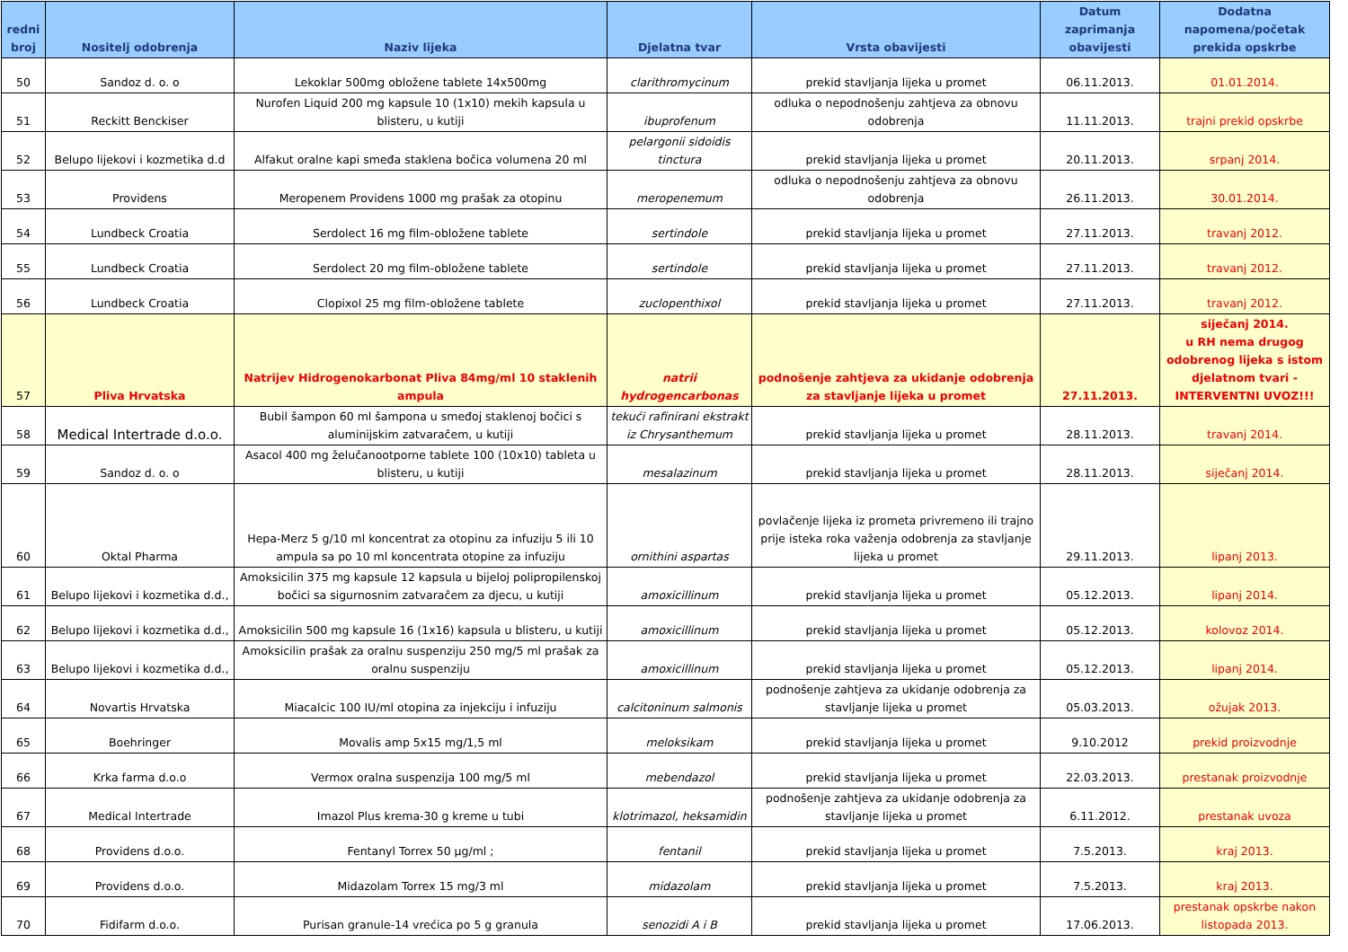| redni broj | Nositelj odobrenja | Naziv lijeka | Djelatna tvar | Vrsta obavijesti | Datum zaprimanja obavijesti | Dodatna napomena/početak prekida opskrbe |
| --- | --- | --- | --- | --- | --- | --- |
| 50 | Sandoz d. o. o | Lekoklar 500mg obložene tablete 14x500mg | clarithromycinum | prekid stavljanja lijeka u promet | 06.11.2013. | 01.01.2014. |
| 51 | Reckitt Benckiser | Nurofen Liquid 200 mg kapsule 10 (1x10) mekih kapsula u blisteru, u kutiji | ibuprofenum | odluka o nepodnošenju zahtjeva za obnovu odobrenja | 11.11.2013. | trajni prekid opskrbe |
| 52 | Belupo lijekovi i kozmetika d.d | Alfakut oralne kapi smeđa staklena bočica volumena 20 ml | pelargonii sidoidis tinctura | prekid stavljanja lijeka u promet | 20.11.2013. | srpanj 2014. |
| 53 | Providens | Meropenem Providens 1000 mg prašak za otopinu | meropenemum | odluka o nepodnošenju zahtjeva za obnovu odobrenja | 26.11.2013. | 30.01.2014. |
| 54 | Lundbeck Croatia | Serdolect 16 mg film-obložene tablete | sertindole | prekid stavljanja lijeka u promet | 27.11.2013. | travanj 2012. |
| 55 | Lundbeck Croatia | Serdolect 20 mg film-obložene tablete | sertindole | prekid stavljanja lijeka u promet | 27.11.2013. | travanj 2012. |
| 56 | Lundbeck Croatia | Clopixol 25 mg film-obložene tablete | zuclopenthixol | prekid stavljanja lijeka u promet | 27.11.2013. | travanj 2012. |
| 57 | Pliva Hrvatska | Natrijev Hidrogenokarbonat Pliva 84mg/ml 10 staklenih ampula | natrii hydrogencarbonas | podnošenje zahtjeva za ukidanje odobrenja za stavljanje lijeka u promet | 27.11.2013. | siječanj 2014. u RH nema drugog odobrenog lijeka s istom djelatnom tvari - INTERVENTNI UVOZ!!! |
| 58 | Medical Intertrade d.o.o. | Bubil šampon 60 ml šampona u smeđoj staklenoj bočici s aluminijskim zatvaračem, u kutiji | tekući rafinirani ekstrakt iz Chrysanthemum | prekid stavljanja lijeka u promet | 28.11.2013. | travanj 2014. |
| 59 | Sandoz d. o. o | Asacol 400 mg želučanootporne tablete 100 (10x10) tableta u blisteru, u kutiji | mesalazinum | prekid stavljanja lijeka u promet | 28.11.2013. | siječanj 2014. |
| 60 | Oktal Pharma | Hepa-Merz 5 g/10 ml koncentrat za otopinu za infuziju 5 ili 10 ampula sa po 10 ml koncentrata otopine za infuziju | ornithini aspartas | povlačenje lijeka iz prometa privremeno ili trajno prije isteka roka važenja odobrenja za stavljanje lijeka u promet | 29.11.2013. | lipanj 2013. |
| 61 | Belupo lijekovi i kozmetika d.d., | Amoksicilin 375 mg kapsule 12 kapsula u bijeloj polipropilenskoj bočici sa sigurnosnim zatvaračem za djecu, u kutiji | amoxicillinum | prekid stavljanja lijeka u promet | 05.12.2013. | lipanj 2014. |
| 62 | Belupo lijekovi i kozmetika d.d., | Amoksicilin 500 mg kapsule 16 (1x16) kapsula u blisteru, u kutiji | amoxicillinum | prekid stavljanja lijeka u promet | 05.12.2013. | kolovoz 2014. |
| 63 | Belupo lijekovi i kozmetika d.d., | Amoksicilin prašak za oralnu suspenziju 250 mg/5 ml prašak za oralnu suspenziju | amoxicillinum | prekid stavljanja lijeka u promet | 05.12.2013. | lipanj 2014. |
| 64 | Novartis Hrvatska | Miacalcic 100 IU/ml otopina za injekciju i infuziju | calcitoninum salmonis | podnošenje zahtjeva za ukidanje odobrenja za stavljanje lijeka u promet | 05.03.2013. | ožujak 2013. |
| 65 | Boehringer | Movalis amp 5x15 mg/1,5 ml | meloksikam | prekid stavljanja lijeka u promet | 9.10.2012 | prekid proizvodnje |
| 66 | Krka farma d.o.o | Vermox oralna suspenzija 100 mg/5 ml | mebendazol | prekid stavljanja lijeka u promet | 22.03.2013. | prestanak proizvodnje |
| 67 | Medical Intertrade | Imazol Plus krema-30 g kreme u tubi | klotrimazol, heksamidin | podnošenje zahtjeva za ukidanje odobrenja za stavljanje lijeka u promet | 6.11.2012. | prestanak uvoza |
| 68 | Providens d.o.o. | Fentanyl Torrex 50 µg/ml ; | fentanil | prekid stavljanja lijeka u promet | 7.5.2013. | kraj 2013. |
| 69 | Providens d.o.o. | Midazolam Torrex 15 mg/3 ml | midazolam | prekid stavljanja lijeka u promet | 7.5.2013. | kraj 2013. |
| 70 | Fidifarm d.o.o. | Purisan granule-14 vrećica po 5 g granula | senozidi A i B | prekid stavljanja lijeka u promet | 17.06.2013. | prestanak opskrbe nakon listopada 2013. |